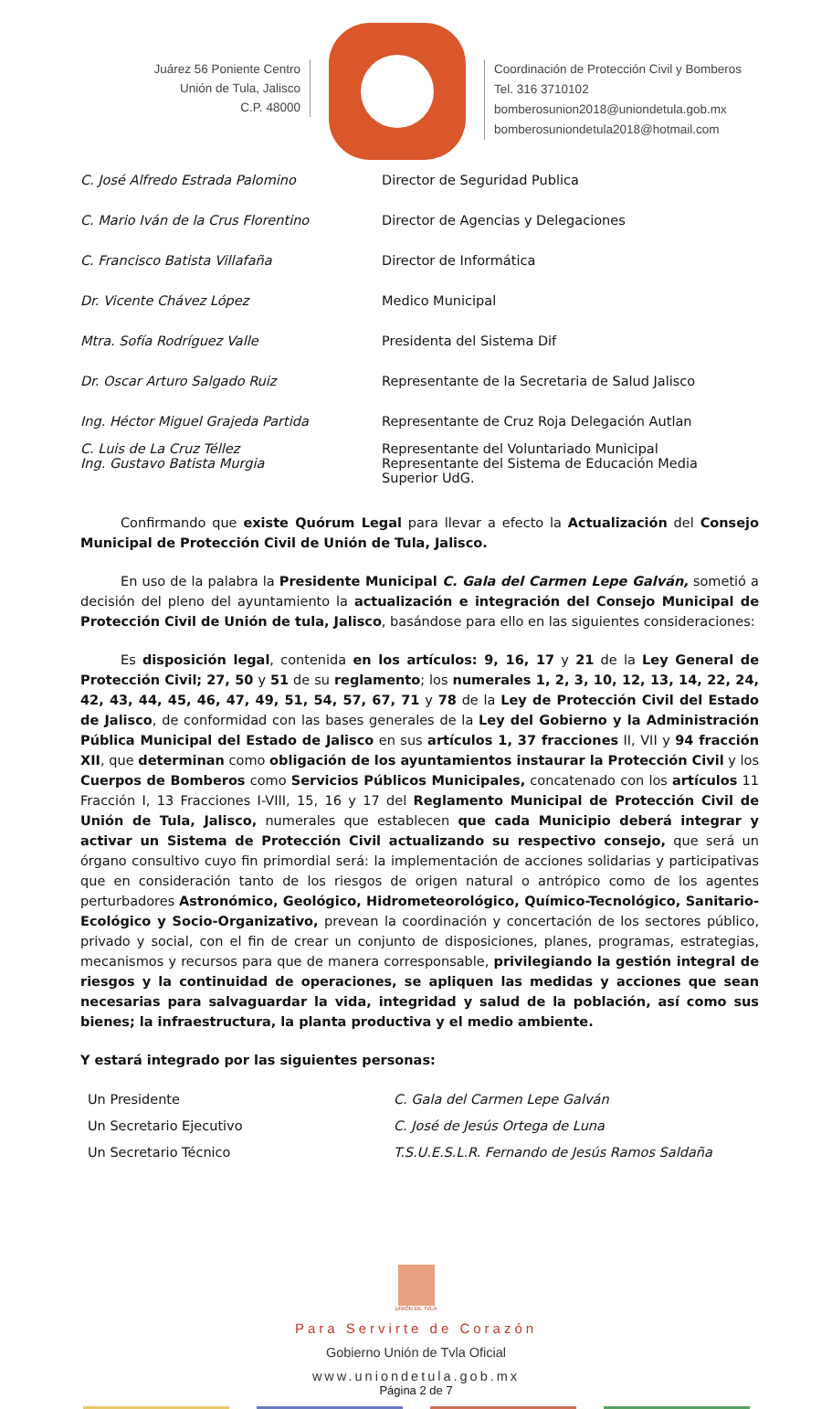Juárez 56 Poniente Centro
Unión de Tula, Jalisco
C.P. 48000
Coordinación de Protección Civil y Bomberos
Tel. 316 3710102
bomberosunion2018@uniondetula.gob.mx
bomberosuniondetula2018@hotmail.com
C. José Alfredo Estrada Palomino Director de Seguridad Publica
C. Mario Iván de la Crus Florentino Director de Agencias y Delegaciones
C. Francisco Batista Villafaña Director de Informática
Dr. Vicente Chávez López Medico Municipal
Mtra. Sofía Rodríguez Valle Presidenta del Sistema Dif
Dr. Oscar Arturo Salgado Ruiz Representante de la Secretaria de Salud Jalisco
Ing. Héctor Miguel Grajeda Partida Representante de Cruz Roja Delegación Autlan
C. Luis de La Cruz Téllez
Ing. Gustavo Batista Murgia Representante del Voluntariado Municipal
Representante del Sistema de Educación Media Superior UdG.
Confirmando que existe Quórum Legal para llevar a efecto la Actualización del Consejo Municipal de Protección Civil de Unión de Tula, Jalisco.
En uso de la palabra la Presidente Municipal C. Gala del Carmen Lepe Galván, sometió a decisión del pleno del ayuntamiento la actualización e integración del Consejo Municipal de Protección Civil de Unión de tula, Jalisco, basándose para ello en las siguientes consideraciones:
Es disposición legal, contenida en los artículos: 9, 16, 17 y 21 de la Ley General de Protección Civil; 27, 50 y 51 de su reglamento; los numerales 1, 2, 3, 10, 12, 13, 14, 22, 24, 42, 43, 44, 45, 46, 47, 49, 51, 54, 57, 67, 71 y 78 de la Ley de Protección Civil del Estado de Jalisco, de conformidad con las bases generales de la Ley del Gobierno y la Administración Pública Municipal del Estado de Jalisco en sus artículos 1, 37 fracciones II, VII y 94 fracción XII, que determinan como obligación de los ayuntamientos instaurar la Protección Civil y los Cuerpos de Bomberos como Servicios Públicos Municipales, concatenado con los artículos 11 Fracción I, 13 Fracciones I-VIII, 15, 16 y 17 del Reglamento Municipal de Protección Civil de Unión de Tula, Jalisco, numerales que establecen que cada Municipio deberá integrar y activar un Sistema de Protección Civil actualizando su respectivo consejo, que será un órgano consultivo cuyo fin primordial será: la implementación de acciones solidarias y participativas que en consideración tanto de los riesgos de origen natural o antrópico como de los agentes perturbadores Astronómico, Geológico, Hidrometeorológico, Químico-Tecnológico, Sanitario-Ecológico y Socio-Organizativo, prevean la coordinación y concertación de los sectores público, privado y social, con el fin de crear un conjunto de disposiciones, planes, programas, estrategias, mecanismos y recursos para que de manera corresponsable, privilegiando la gestión integral de riesgos y la continuidad de operaciones, se apliquen las medidas y acciones que sean necesarias para salvaguardar la vida, integridad y salud de la población, así como sus bienes; la infraestructura, la planta productiva y el medio ambiente.
Y estará integrado por las siguientes personas:
Un Presidente C. Gala del Carmen Lepe Galván
Un Secretario Ejecutivo C. José de Jesús Ortega de Luna
Un Secretario Técnico T.S.U.E.S.L.R. Fernando de Jesús Ramos Saldaña
UNIÓN DE TVLA
Para Servirte de Corazón
Gobierno Unión de Tvla Oficial
www.uniondetula.gob.mx
Página 2 de 7